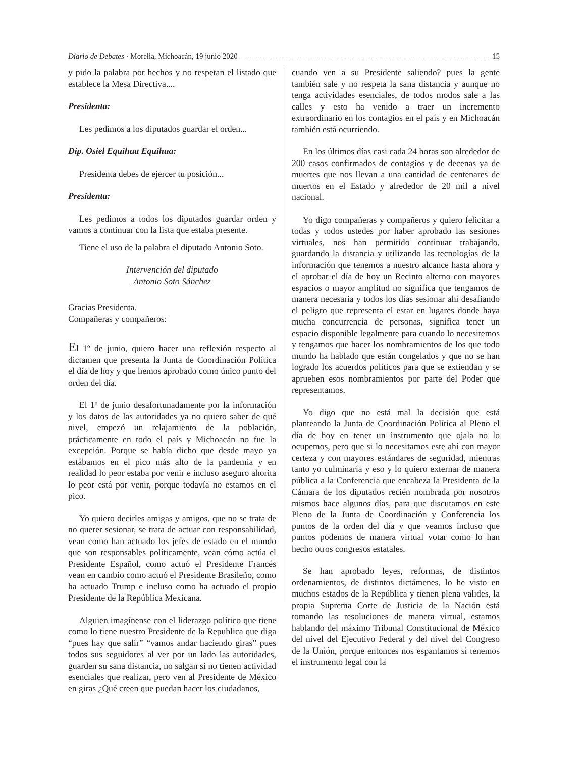Diario de Debates · Morelia, Michoacán, 19 junio 2020 15
y pido la palabra por hechos y no respetan el listado que establece la Mesa Directiva....
Presidenta:
Les pedimos a los diputados guardar el orden...
Dip. Osiel Equihua Equihua:
Presidenta debes de ejercer tu posición...
Presidenta:
Les pedimos a todos los diputados guardar orden y vamos a continuar con la lista que estaba presente.
Tiene el uso de la palabra el diputado Antonio Soto.
Intervención del diputado
Antonio Soto Sánchez
Gracias Presidenta.
Compañeras y compañeros:
El 1º de junio, quiero hacer una reflexión respecto al dictamen que presenta la Junta de Coordinación Política el día de hoy y que hemos aprobado como único punto del orden del día.
El 1º de junio desafortunadamente por la información y los datos de las autoridades ya no quiero saber de qué nivel, empezó un relajamiento de la población, prácticamente en todo el país y Michoacán no fue la excepción. Porque se había dicho que desde mayo ya estábamos en el pico más alto de la pandemia y en realidad lo peor estaba por venir e incluso aseguro ahorita lo peor está por venir, porque todavía no estamos en el pico.
Yo quiero decirles amigas y amigos, que no se trata de no querer sesionar, se trata de actuar con responsabilidad, vean como han actuado los jefes de estado en el mundo que son responsables políticamente, vean cómo actúa el Presidente Español, como actuó el Presidente Francés vean en cambio como actuó el Presidente Brasileño, como ha actuado Trump e incluso como ha actuado el propio Presidente de la República Mexicana.
Alguien imagínense con el liderazgo político que tiene como lo tiene nuestro Presidente de la Republica que diga “pues hay que salir” “vamos andar haciendo giras” pues todos sus seguidores al ver por un lado las autoridades, guarden su sana distancia, no salgan si no tienen actividad esenciales que realizar, pero ven al Presidente de México en giras ¿Qué creen que puedan hacer los ciudadanos,
cuando ven a su Presidente saliendo? pues la gente también sale y no respeta la sana distancia y aunque no tenga actividades esenciales, de todos modos sale a las calles y esto ha venido a traer un incremento extraordinario en los contagios en el país y en Michoacán también está ocurriendo.
En los últimos días casi cada 24 horas son alrededor de 200 casos confirmados de contagios y de decenas ya de muertes que nos llevan a una cantidad de centenares de muertos en el Estado y alrededor de 20 mil a nivel nacional.
Yo digo compañeras y compañeros y quiero felicitar a todas y todos ustedes por haber aprobado las sesiones virtuales, nos han permitido continuar trabajando, guardando la distancia y utilizando las tecnologías de la información que tenemos a nuestro alcance hasta ahora y el aprobar el día de hoy un Recinto alterno con mayores espacios o mayor amplitud no significa que tengamos de manera necesaria y todos los días sesionar ahí desafiando el peligro que representa el estar en lugares donde haya mucha concurrencia de personas, significa tener un espacio disponible legalmente para cuando lo necesitemos y tengamos que hacer los nombramientos de los que todo mundo ha hablado que están congelados y que no se han logrado los acuerdos políticos para que se extiendan y se aprueben esos nombramientos por parte del Poder que representamos.
Yo digo que no está mal la decisión que está planteando la Junta de Coordinación Política al Pleno el día de hoy en tener un instrumento que ojala no lo ocupemos, pero que si lo necesitamos este ahí con mayor certeza y con mayores estándares de seguridad, mientras tanto yo culminaría y eso y lo quiero externar de manera pública a la Conferencia que encabeza la Presidenta de la Cámara de los diputados recién nombrada por nosotros mismos hace algunos días, para que discutamos en este Pleno de la Junta de Coordinación y Conferencia los puntos de la orden del día y que veamos incluso que puntos podemos de manera virtual votar como lo han hecho otros congresos estatales.
Se han aprobado leyes, reformas, de distintos ordenamientos, de distintos dictámenes, lo he visto en muchos estados de la República y tienen plena valides, la propia Suprema Corte de Justicia de la Nación está tomando las resoluciones de manera virtual, estamos hablando del máximo Tribunal Constitucional de México del nivel del Ejecutivo Federal y del nivel del Congreso de la Unión, porque entonces nos espantamos si tenemos el instrumento legal con la